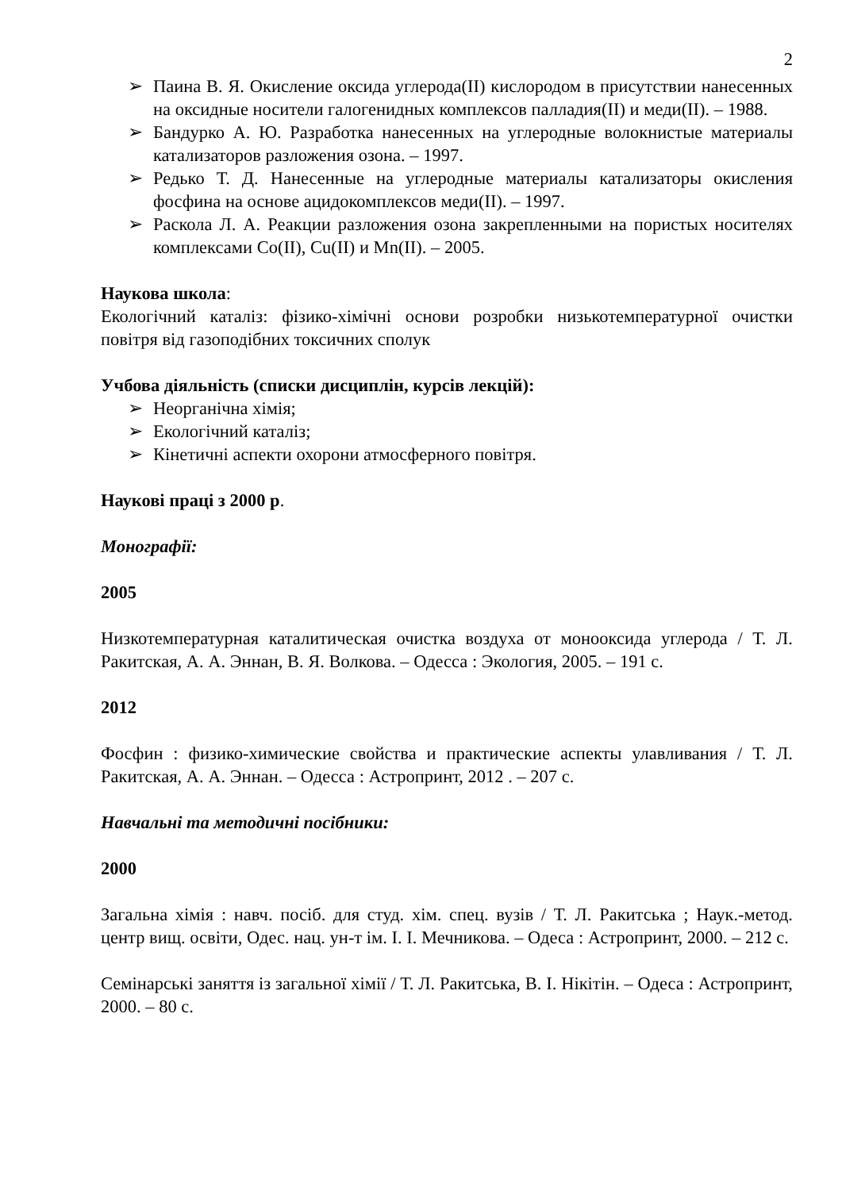2
➢ Паина В. Я. Окисление оксида углерода(II) кислородом в присутствии нанесенных на оксидные носители галогенидных комплексов палладия(II) и меди(II). – 1988.
➢ Бандурко А. Ю. Разработка нанесенных на углеродные волокнистые материалы катализаторов разложения озона. – 1997.
➢ Редько Т. Д. Нанесенные на углеродные материалы катализаторы окисления фосфина на основе ацидокомплексов меди(II). – 1997.
➢ Раскола Л. А. Реакции разложения озона закрепленными на пористых носителях комплексами Co(II), Cu(II) и Mn(II). – 2005.
Наукова школа:
Екологічний каталіз: фізико-хімічні основи розробки низькотемпературної очистки повітря від газоподібних токсичних сполук
Учбова діяльність (списки дисциплін, курсів лекцій):
➢ Неорганічна хімія;
➢ Екологічний каталіз;
➢ Кінетичні аспекти охорони атмосферного повітря.
Наукові праці з 2000 р.
Монографії:
2005
Низкотемпературная каталитическая очистка воздуха от монооксида углерода / Т. Л. Ракитская, А. А. Эннан, В. Я. Волкова. – Одесса : Экология, 2005. – 191 с.
2012
Фосфин : физико-химические свойства и практические аспекты улавливания / Т. Л. Ракитская, А. А. Эннан. – Одесса : Астропринт, 2012 . – 207 с.
Навчальні та методичні посібники:
2000
Загальна хімія : навч. посіб. для студ. хім. спец. вузів / Т. Л. Ракитська ; Наук.-метод. центр вищ. освіти, Одес. нац. ун-т ім. І. І. Мечникова. – Одеса : Астропринт, 2000. – 212 с.
Семінарські заняття із загальної хімії / Т. Л. Ракитська, В. І. Нікітін. – Одеса : Астропринт, 2000. – 80 с.